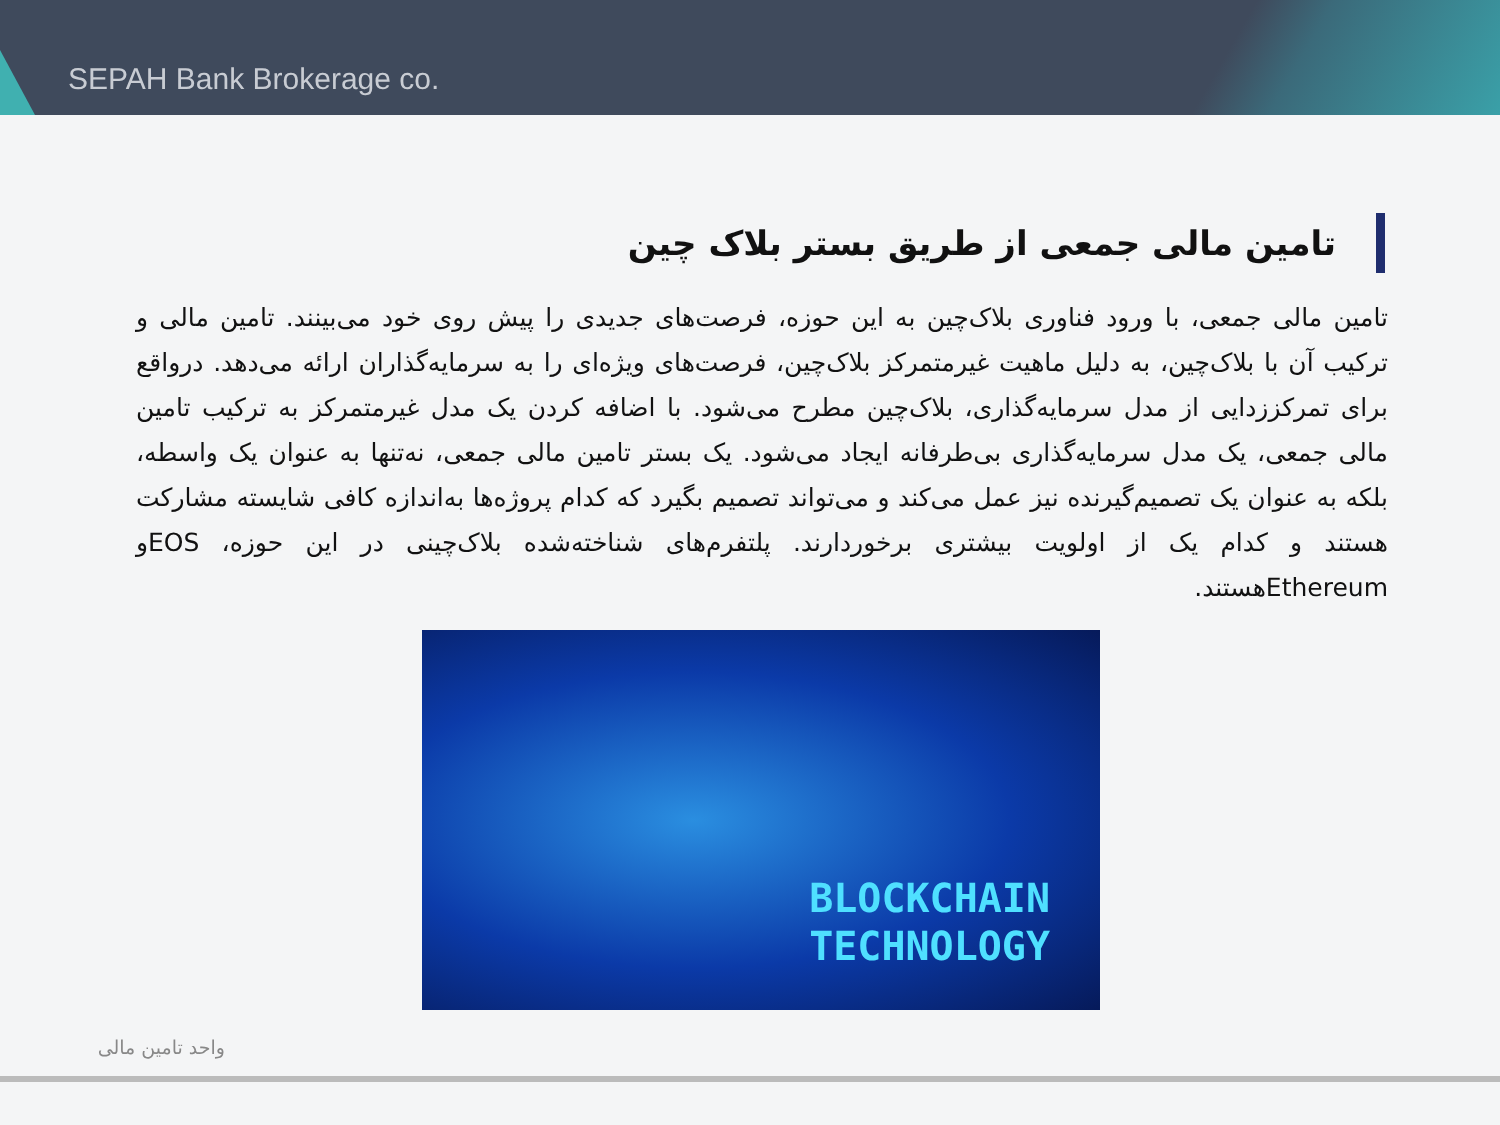SEPAH Bank Brokerage co.
تامین مالی جمعی از طریق بستر بلاک چین
تامین مالی جمعی، با ورود فناوری بلاک‌چین به این حوزه، فرصت‌های جدیدی را پیش روی خود می‌بینند. تامین مالی و ترکیب آن با بلاک‌چین، به دلیل ماهیت غیرمتمرکز بلاک‌چین، فرصت‌های ویژه‌ای را به سرمایه‌گذاران ارائه می‌دهد. درواقع برای تمرکززدایی از مدل سرمایه‌گذاری، بلاک‌چین مطرح می‌شود. با اضافه کردن یک مدل غیرمتمرکز به ترکیب تامین مالی جمعی، یک مدل سرمایه‌گذاری بی‌طرفانه ایجاد می‌شود. یک بستر تامین مالی جمعی، نه‌تنها به عنوان یک واسطه، بلکه به عنوان یک تصمیم‌گیرنده نیز عمل می‌کند و می‌تواند تصمیم بگیرد که کدام پروژه‌ها به‌اندازه کافی شایسته مشارکت هستند و کدام یک از اولویت بیشتری برخوردارند. پلتفرم‌های شناخته‌شده بلاک‌چینی در این حوزه، EOSو Ethereumهستند.
BLOCKCHAIN
TECHNOLOGY
واحد تامین مالی